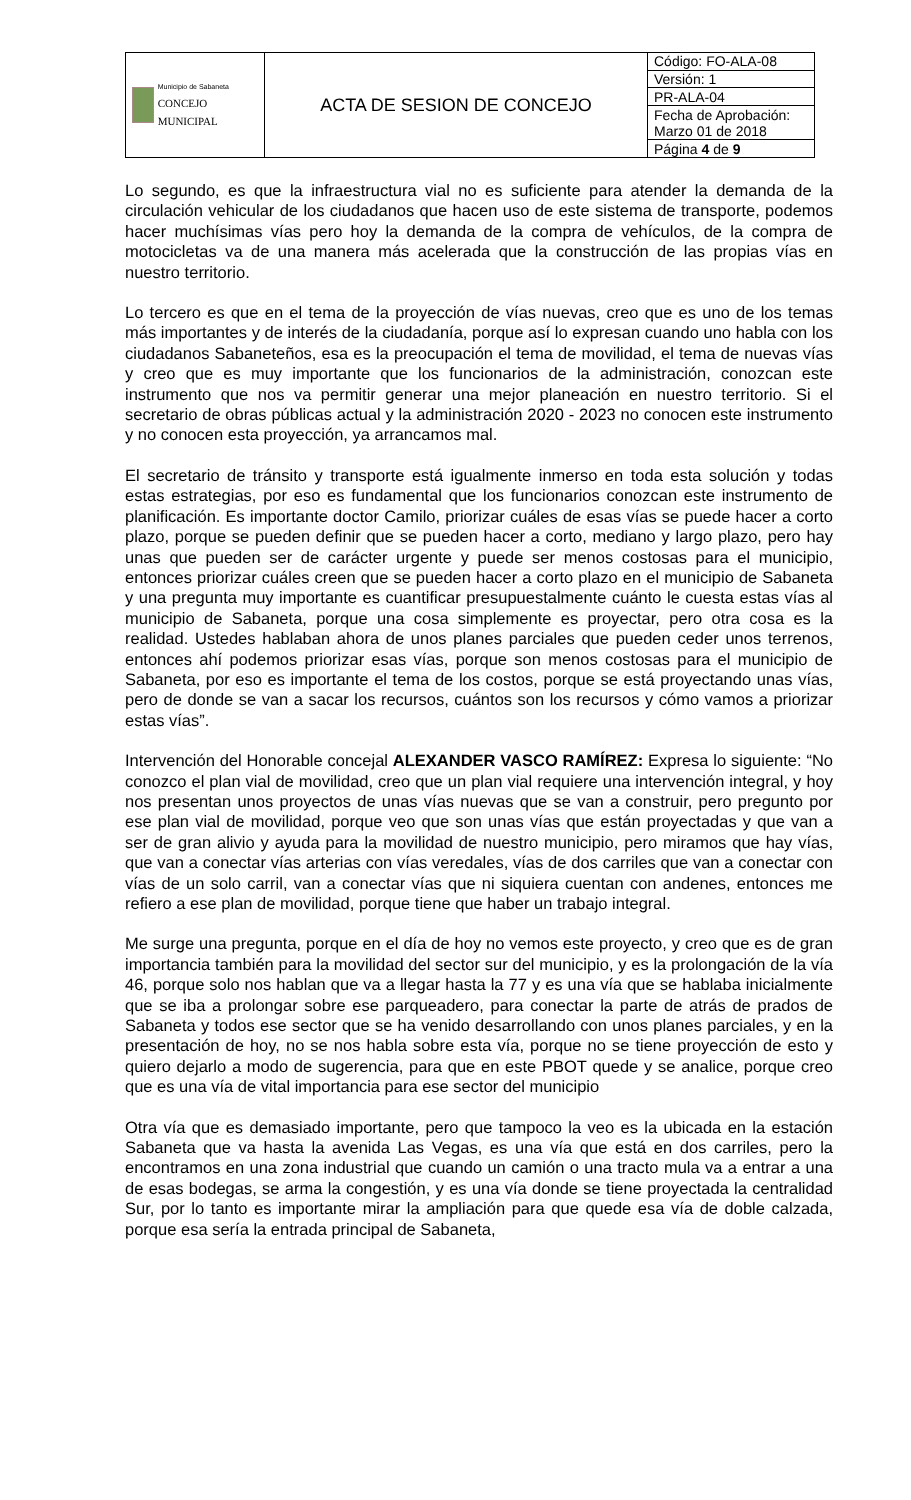| Municipio de Sabaneta CONCEJO MUNICIPAL | ACTA DE SESION DE CONCEJO | Código: FO-ALA-08 |
| | | Versión: 1 |
| | | PR-ALA-04 |
| | | Fecha de Aprobación: Marzo 01 de 2018 |
| | | Página 4 de 9 |
Lo segundo, es que la infraestructura vial no es suficiente para atender la demanda de la circulación vehicular de los ciudadanos que hacen uso de este sistema de transporte, podemos hacer muchísimas vías pero hoy la demanda de la compra de vehículos, de la compra de motocicletas va de una manera más acelerada que la construcción de las propias vías en nuestro territorio.
Lo tercero es que en el tema de la proyección de vías nuevas, creo que es uno de los temas más importantes y de interés de la ciudadanía, porque así lo expresan cuando uno habla con los ciudadanos Sabaneteños, esa es la preocupación el tema de movilidad, el tema de nuevas vías y creo que es muy importante que los funcionarios de la administración, conozcan este instrumento que nos va permitir generar una mejor planeación en nuestro territorio. Si el secretario de obras públicas actual y la administración 2020 - 2023 no conocen este instrumento y no conocen esta proyección, ya arrancamos mal.
El secretario de tránsito y transporte está igualmente inmerso en toda esta solución y todas estas estrategias, por eso es fundamental que los funcionarios conozcan este instrumento de planificación. Es importante doctor Camilo, priorizar cuáles de esas vías se puede hacer a corto plazo, porque se pueden definir que se pueden hacer a corto, mediano y largo plazo, pero hay unas que pueden ser de carácter urgente y puede ser menos costosas para el municipio, entonces priorizar cuáles creen que se pueden hacer a corto plazo en el municipio de Sabaneta y una pregunta muy importante es cuantificar presupuestalmente cuánto le cuesta estas vías al municipio de Sabaneta, porque una cosa simplemente es proyectar, pero otra cosa es la realidad. Ustedes hablaban ahora de unos planes parciales que pueden ceder unos terrenos, entonces ahí podemos priorizar esas vías, porque son menos costosas para el municipio de Sabaneta, por eso es importante el tema de los costos, porque se está proyectando unas vías, pero de donde se van a sacar los recursos, cuántos son los recursos y cómo vamos a priorizar estas vías”.
Intervención del Honorable concejal ALEXANDER VASCO RAMÍREZ: Expresa lo siguiente: “No conozco el plan vial de movilidad, creo que un plan vial requiere una intervención integral, y hoy nos presentan unos proyectos de unas vías nuevas que se van a construir, pero pregunto por ese plan vial de movilidad, porque veo que son unas vías que están proyectadas y que van a ser de gran alivio y ayuda para la movilidad de nuestro municipio, pero miramos que hay vías, que van a conectar vías arterias con vías veredales, vías de dos carriles que van a conectar con vías de un solo carril, van a conectar vías que ni siquiera cuentan con andenes, entonces me refiero a ese plan de movilidad, porque tiene que haber un trabajo integral.
Me surge una pregunta, porque en el día de hoy no vemos este proyecto, y creo que es de gran importancia también para la movilidad del sector sur del municipio, y es la prolongación de la vía 46, porque solo nos hablan que va a llegar hasta la 77 y es una vía que se hablaba inicialmente que se iba a prolongar sobre ese parqueadero, para conectar la parte de atrás de prados de Sabaneta y todos ese sector que se ha venido desarrollando con unos planes parciales, y en la presentación de hoy, no se nos habla sobre esta vía, porque no se tiene proyección de esto y quiero dejarlo a modo de sugerencia, para que en este PBOT quede y se analice, porque creo que es una vía de vital importancia para ese sector del municipio
Otra vía que es demasiado importante, pero que tampoco la veo es la ubicada en la estación Sabaneta que va hasta la avenida Las Vegas, es una vía que está en dos carriles, pero la encontramos en una zona industrial que cuando un camión o una tracto mula va a entrar a una de esas bodegas, se arma la congestión, y es una vía donde se tiene proyectada la centralidad Sur, por lo tanto es importante mirar la ampliación para que quede esa vía de doble calzada, porque esa sería la entrada principal de Sabaneta,